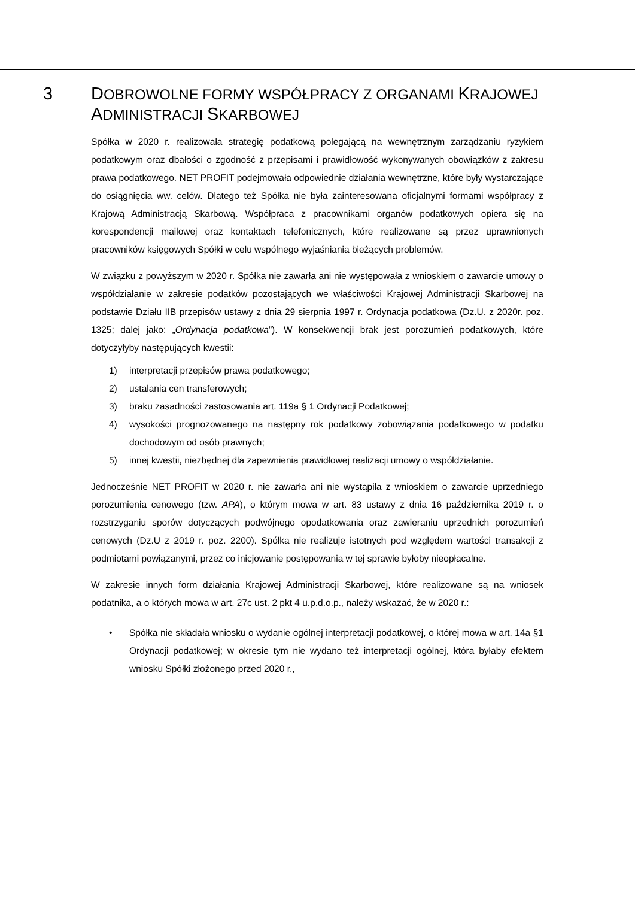3
DOBROWOLNE FORMY WSPÓŁPRACY Z ORGANAMI KRAJOWEJ
ADMINISTRACJI SKARBOWEJ
Spółka w 2020 r. realizowała strategię podatkową polegającą na wewnętrznym zarządzaniu ryzykiem podatkowym oraz dbałości o zgodność z przepisami i prawidłowość wykonywanych obowiązków z zakresu prawa podatkowego. NET PROFIT podejmowała odpowiednie działania wewnętrzne, które były wystarczające do osiągnięcia ww. celów. Dlatego też Spółka nie była zainteresowana oficjalnymi formami współpracy z Krajową Administracją Skarbową. Współpraca z pracownikami organów podatkowych opiera się na korespondencji mailowej oraz kontaktach telefonicznych, które realizowane są przez uprawnionych pracowników księgowych Spółki w celu wspólnego wyjaśniania bieżących problemów.
W związku z powyższym w 2020 r. Spółka nie zawarła ani nie występowała z wnioskiem o zawarcie umowy o współdziałanie w zakresie podatków pozostających we właściwości Krajowej Administracji Skarbowej na podstawie Działu IIB przepisów ustawy z dnia 29 sierpnia 1997 r. Ordynacja podatkowa (Dz.U. z 2020r. poz. 1325; dalej jako: „Ordynacja podatkowa”). W konsekwencji brak jest porozumień podatkowych, które dotyczyłyby następujących kwestii:
1) interpretacji przepisów prawa podatkowego;
2) ustalania cen transferowych;
3) braku zasadności zastosowania art. 119a § 1 Ordynacji Podatkowej;
4) wysokości prognozowanego na następny rok podatkowy zobowiązania podatkowego w podatku dochodowym od osób prawnych;
5) innej kwestii, niezbędnej dla zapewnienia prawidłowej realizacji umowy o współdziałanie.
Jednocześnie NET PROFIT w 2020 r. nie zawarła ani nie wystąpiła z wnioskiem o zawarcie uprzedniego porozumienia cenowego (tzw. APA), o którym mowa w art. 83 ustawy z dnia 16 października 2019 r. o rozstrzyganiu sporów dotyczących podwójnego opodatkowania oraz zawieraniu uprzednich porozumień cenowych (Dz.U z 2019 r. poz. 2200). Spółka nie realizuje istotnych pod względem wartości transakcji z podmiotami powiązanymi, przez co inicjowanie postępowania w tej sprawie byłoby nieopłacalne.
W zakresie innych form działania Krajowej Administracji Skarbowej, które realizowane są na wniosek podatnika, a o których mowa w art. 27c ust. 2 pkt 4 u.p.d.o.p., należy wskazać, że w 2020 r.:
• Spółka nie składała wniosku o wydanie ogólnej interpretacji podatkowej, o której mowa w art. 14a §1 Ordynacji podatkowej; w okresie tym nie wydano też interpretacji ogólnej, która byłaby efektem wniosku Spółki złożonego przed 2020 r.,